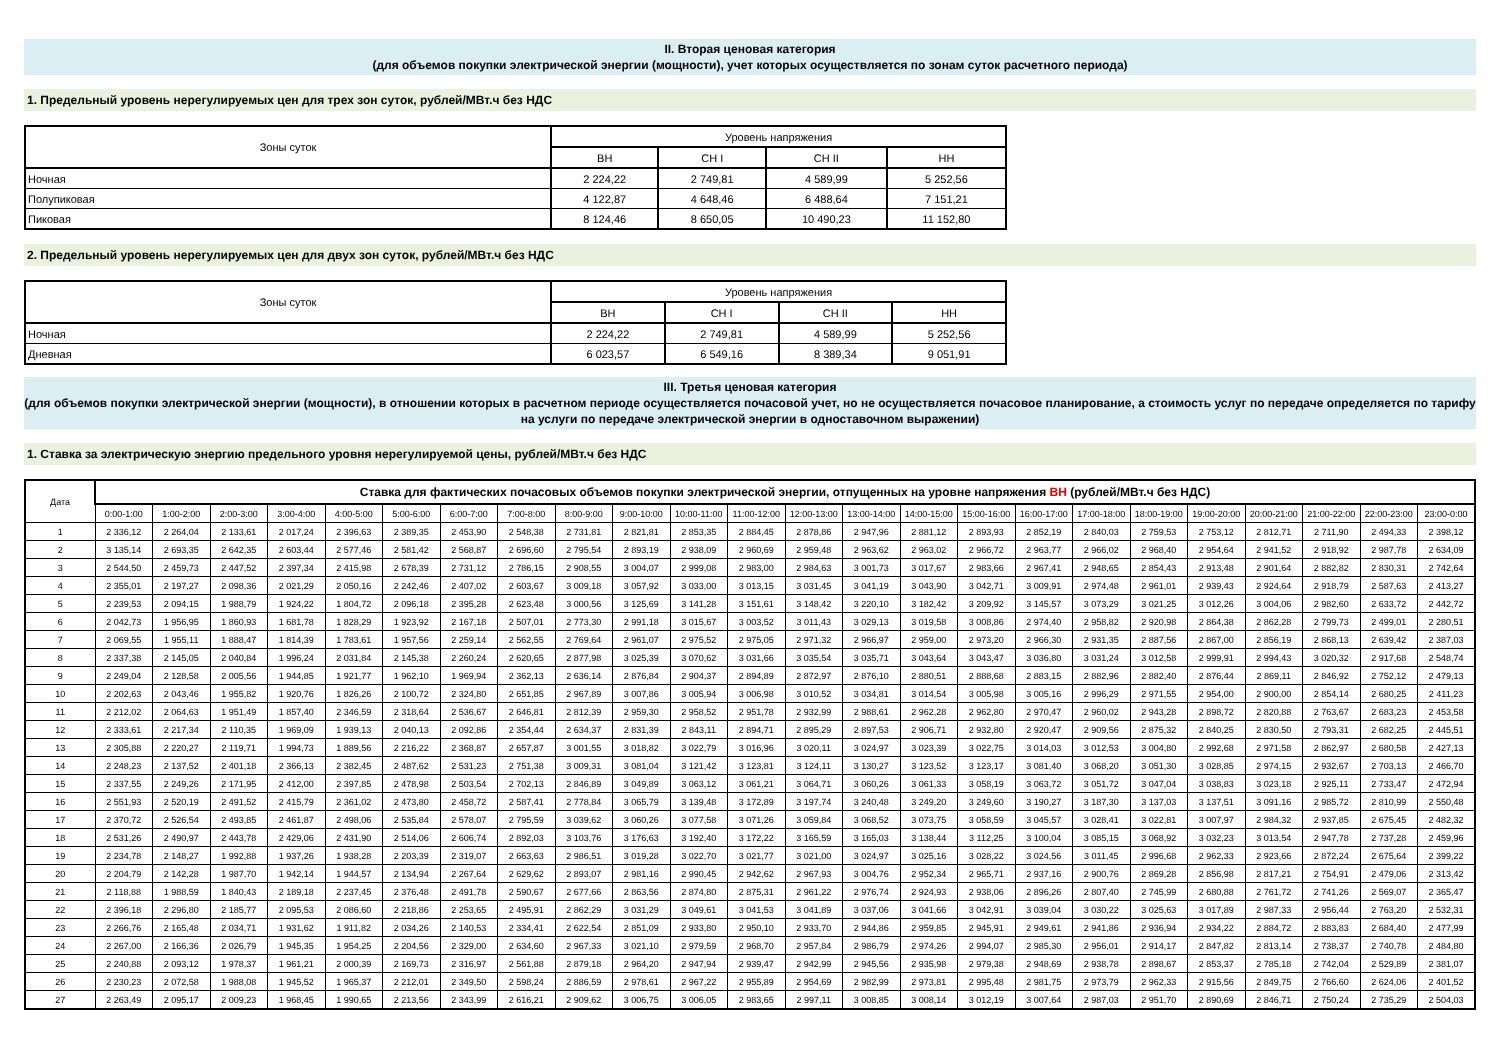II. Вторая ценовая категория
(для объемов покупки электрической энергии (мощности), учет которых осуществляется по зонам суток расчетного периода)
1. Предельный уровень нерегулируемых цен для трех зон суток, рублей/МВт.ч без НДС
| Зоны суток | Уровень напряжения | | | |
| --- | --- | --- | --- | --- |
| | ВН | СН I | СН II | НН |
| Ночная | 2 224,22 | 2 749,81 | 4 589,99 | 5 252,56 |
| Полупиковая | 4 122,87 | 4 648,46 | 6 488,64 | 7 151,21 |
| Пиковая | 8 124,46 | 8 650,05 | 10 490,23 | 11 152,80 |
2. Предельный уровень нерегулируемых цен для двух зон суток, рублей/МВт.ч без НДС
| Зоны суток | Уровень напряжения | | | |
| --- | --- | --- | --- | --- |
| | ВН | СН I | СН II | НН |
| Ночная | 2 224,22 | 2 749,81 | 4 589,99 | 5 252,56 |
| Дневная | 6 023,57 | 6 549,16 | 8 389,34 | 9 051,91 |
III. Третья ценовая категория
(для объемов покупки электрической энергии (мощности), в отношении которых в расчетном периоде осуществляется почасовой учет, но не осуществляется почасовое планирование, а стоимость услуг по передаче определяется по тарифу на услуги по передаче электрической энергии в одноставочном выражении)
1. Ставка за электрическую энергию предельного уровня нерегулируемой цены, рублей/МВт.ч без НДС
| Дата | Ставка для фактических почасовых объемов покупки электрической энергии, отпущенных на уровне напряжения ВН (рублей/МВт.ч без НДС) | | | | | | | | | | | | | | | | | | | | | | | |
| --- | --- | --- | --- | --- | --- | --- | --- | --- | --- | --- | --- | --- | --- | --- | --- | --- | --- | --- | --- | --- | --- | --- | --- | --- |
| | 0:00-1:00 | 1:00-2:00 | 2:00-3:00 | 3:00-4:00 | 4:00-5:00 | 5:00-6:00 | 6:00-7:00 | 7:00-8:00 | 8:00-9:00 | 9:00-10:00 | 10:00-11:00 | 11:00-12:00 | 12:00-13:00 | 13:00-14:00 | 14:00-15:00 | 15:00-16:00 | 16:00-17:00 | 17:00-18:00 | 18:00-19:00 | 19:00-20:00 | 20:00-21:00 | 21:00-22:00 | 22:00-23:00 | 23:00-0:00 |
| 1 | 2 336,12 | 2 264,04 | 2 133,61 | 2 017,24 | 2 396,63 | 2 389,35 | 2 453,90 | 2 548,38 | 2 731,81 | 2 821,81 | 2 853,35 | 2 884,45 | 2 878,86 | 2 947,96 | 2 881,12 | 2 893,93 | 2 852,19 | 2 840,03 | 2 759,53 | 2 753,12 | 2 812,71 | 2 711,90 | 2 494,33 | 2 398,12 |
| 2 | 3 135,14 | 2 693,35 | 2 642,35 | 2 603,44 | 2 577,46 | 2 581,42 | 2 568,87 | 2 696,60 | 2 795,54 | 2 893,19 | 2 938,09 | 2 960,69 | 2 959,48 | 2 963,62 | 2 963,02 | 2 966,72 | 2 963,77 | 2 966,02 | 2 968,40 | 2 954,64 | 2 941,52 | 2 918,92 | 2 987,78 | 2 634,09 |
| 3 | 2 544,50 | 2 459,73 | 2 447,52 | 2 397,34 | 2 415,98 | 2 678,39 | 2 731,12 | 2 786,15 | 2 908,55 | 3 004,07 | 2 999,08 | 2 983,00 | 2 984,63 | 3 001,73 | 3 017,67 | 2 983,66 | 2 967,41 | 2 948,65 | 2 854,43 | 2 913,48 | 2 901,64 | 2 882,82 | 2 830,31 | 2 742,64 |
| 4 | 2 355,01 | 2 197,27 | 2 098,36 | 2 021,29 | 2 050,16 | 2 242,46 | 2 407,02 | 2 603,67 | 3 009,18 | 3 057,92 | 3 033,00 | 3 013,15 | 3 031,45 | 3 041,19 | 3 043,90 | 3 042,71 | 3 009,91 | 2 974,48 | 2 961,01 | 2 939,43 | 2 924,64 | 2 918,79 | 2 587,63 | 2 413,27 |
| 5 | 2 239,53 | 2 094,15 | 1 988,79 | 1 924,22 | 1 804,72 | 2 096,18 | 2 395,28 | 2 623,48 | 3 000,56 | 3 125,69 | 3 141,28 | 3 151,61 | 3 148,42 | 3 220,10 | 3 182,42 | 3 209,92 | 3 145,57 | 3 073,29 | 3 021,25 | 3 012,26 | 3 004,06 | 2 982,60 | 2 633,72 | 2 442,72 |
| 6 | 2 042,73 | 1 956,95 | 1 860,93 | 1 681,78 | 1 828,29 | 1 923,92 | 2 167,18 | 2 507,01 | 2 773,30 | 2 991,18 | 3 015,67 | 3 003,52 | 3 011,43 | 3 029,13 | 3 019,58 | 3 008,86 | 2 974,40 | 2 958,82 | 2 920,98 | 2 864,38 | 2 862,28 | 2 799,73 | 2 499,01 | 2 280,51 |
| 7 | 2 069,55 | 1 955,11 | 1 888,47 | 1 814,39 | 1 783,61 | 1 957,56 | 2 259,14 | 2 562,55 | 2 769,64 | 2 961,07 | 2 975,52 | 2 975,05 | 2 971,32 | 2 966,97 | 2 959,00 | 2 973,20 | 2 966,30 | 2 931,35 | 2 887,56 | 2 867,00 | 2 856,19 | 2 868,13 | 2 639,42 | 2 387,03 |
| 8 | 2 337,38 | 2 145,05 | 2 040,84 | 1 996,24 | 2 031,84 | 2 145,38 | 2 260,24 | 2 620,65 | 2 877,98 | 3 025,39 | 3 070,62 | 3 031,66 | 3 035,54 | 3 035,71 | 3 043,64 | 3 043,47 | 3 036,80 | 3 031,24 | 3 012,58 | 2 999,91 | 2 994,43 | 3 020,32 | 2 917,68 | 2 548,74 |
| 9 | 2 249,04 | 2 128,58 | 2 005,56 | 1 944,85 | 1 921,77 | 1 962,10 | 1 969,94 | 2 362,13 | 2 636,14 | 2 876,84 | 2 904,37 | 2 894,89 | 2 872,97 | 2 876,10 | 2 880,51 | 2 888,68 | 2 883,15 | 2 882,96 | 2 882,40 | 2 876,44 | 2 869,11 | 2 846,92 | 2 752,12 | 2 479,13 |
| 10 | 2 202,63 | 2 043,46 | 1 955,82 | 1 920,76 | 1 826,26 | 2 100,72 | 2 324,80 | 2 651,85 | 2 967,89 | 3 007,86 | 3 005,94 | 3 006,98 | 3 010,52 | 3 034,81 | 3 014,54 | 3 005,98 | 3 005,16 | 2 996,29 | 2 971,55 | 2 954,00 | 2 900,00 | 2 854,14 | 2 680,25 | 2 411,23 |
| 11 | 2 212,02 | 2 064,63 | 1 951,49 | 1 857,40 | 2 346,59 | 2 318,64 | 2 536,67 | 2 646,81 | 2 812,39 | 2 959,30 | 2 958,52 | 2 951,78 | 2 932,99 | 2 988,61 | 2 962,28 | 2 962,80 | 2 970,47 | 2 960,02 | 2 943,28 | 2 898,72 | 2 820,88 | 2 763,67 | 2 683,23 | 2 453,58 |
| 12 | 2 333,61 | 2 217,34 | 2 110,35 | 1 969,09 | 1 939,13 | 2 040,13 | 2 092,86 | 2 354,44 | 2 634,37 | 2 831,39 | 2 843,11 | 2 894,71 | 2 895,29 | 2 897,53 | 2 906,71 | 2 932,80 | 2 920,47 | 2 909,56 | 2 875,32 | 2 840,25 | 2 830,50 | 2 793,31 | 2 682,25 | 2 445,51 |
| 13 | 2 305,88 | 2 220,27 | 2 119,71 | 1 994,73 | 1 889,56 | 2 216,22 | 2 368,87 | 2 657,87 | 3 001,55 | 3 018,82 | 3 022,79 | 3 016,96 | 3 020,11 | 3 024,97 | 3 023,39 | 3 022,75 | 3 014,03 | 3 012,53 | 3 004,80 | 2 992,68 | 2 971,58 | 2 862,97 | 2 680,58 | 2 427,13 |
| 14 | 2 248,23 | 2 137,52 | 2 401,18 | 2 366,13 | 2 382,45 | 2 487,62 | 2 531,23 | 2 751,38 | 3 009,31 | 3 081,04 | 3 121,42 | 3 123,81 | 3 124,11 | 3 130,27 | 3 123,52 | 3 123,17 | 3 081,40 | 3 068,20 | 3 051,30 | 3 028,85 | 2 974,15 | 2 932,67 | 2 703,13 | 2 466,70 |
| 15 | 2 337,55 | 2 249,26 | 2 171,95 | 2 412,00 | 2 397,85 | 2 478,98 | 2 503,54 | 2 702,13 | 2 846,89 | 3 049,89 | 3 063,12 | 3 061,21 | 3 064,71 | 3 060,26 | 3 061,33 | 3 058,19 | 3 063,72 | 3 051,72 | 3 047,04 | 3 038,83 | 3 023,18 | 2 925,11 | 2 733,47 | 2 472,94 |
| 16 | 2 551,93 | 2 520,19 | 2 491,52 | 2 415,79 | 2 361,02 | 2 473,80 | 2 458,72 | 2 587,41 | 2 778,84 | 3 065,79 | 3 139,48 | 3 172,89 | 3 197,74 | 3 240,48 | 3 249,20 | 3 249,60 | 3 190,27 | 3 187,30 | 3 137,03 | 3 137,51 | 3 091,16 | 2 985,72 | 2 810,99 | 2 550,48 |
| 17 | 2 370,72 | 2 526,54 | 2 493,85 | 2 461,87 | 2 498,06 | 2 535,84 | 2 578,07 | 2 795,59 | 3 039,62 | 3 060,26 | 3 077,58 | 3 071,26 | 3 059,84 | 3 068,52 | 3 073,75 | 3 058,59 | 3 045,57 | 3 028,41 | 3 022,81 | 3 007,97 | 2 984,32 | 2 937,85 | 2 675,45 | 2 482,32 |
| 18 | 2 531,26 | 2 490,97 | 2 443,78 | 2 429,06 | 2 431,90 | 2 514,06 | 2 606,74 | 2 892,03 | 3 103,76 | 3 176,63 | 3 192,40 | 3 172,22 | 3 165,59 | 3 165,03 | 3 138,44 | 3 112,25 | 3 100,04 | 3 085,15 | 3 068,92 | 3 032,23 | 3 013,54 | 2 947,78 | 2 737,28 | 2 459,96 |
| 19 | 2 234,78 | 2 148,27 | 1 992,88 | 1 937,26 | 1 938,28 | 2 203,39 | 2 319,07 | 2 663,63 | 2 986,51 | 3 019,28 | 3 022,70 | 3 021,77 | 3 021,00 | 3 024,97 | 3 025,16 | 3 028,22 | 3 024,56 | 3 011,45 | 2 996,68 | 2 962,33 | 2 923,66 | 2 872,24 | 2 675,64 | 2 399,22 |
| 20 | 2 204,79 | 2 142,28 | 1 987,70 | 1 942,14 | 1 944,57 | 2 134,94 | 2 267,64 | 2 629,62 | 2 893,07 | 2 981,16 | 2 990,45 | 2 942,62 | 2 967,93 | 3 004,76 | 2 952,34 | 2 965,71 | 2 937,16 | 2 900,76 | 2 869,28 | 2 856,98 | 2 817,21 | 2 754,91 | 2 479,06 | 2 313,42 |
| 21 | 2 118,88 | 1 988,59 | 1 840,43 | 2 189,18 | 2 237,45 | 2 376,48 | 2 491,78 | 2 590,67 | 2 677,66 | 2 863,56 | 2 874,80 | 2 875,31 | 2 961,22 | 2 976,74 | 2 924,93 | 2 938,06 | 2 896,26 | 2 807,40 | 2 745,99 | 2 680,88 | 2 761,72 | 2 741,26 | 2 569,07 | 2 365,47 |
| 22 | 2 396,18 | 2 296,80 | 2 185,77 | 2 095,53 | 2 086,60 | 2 218,86 | 2 253,65 | 2 495,91 | 2 862,29 | 3 031,29 | 3 049,61 | 3 041,53 | 3 041,89 | 3 037,06 | 3 041,66 | 3 042,91 | 3 039,04 | 3 030,22 | 3 025,63 | 3 017,89 | 2 987,33 | 2 956,44 | 2 763,20 | 2 532,31 |
| 23 | 2 266,76 | 2 165,48 | 2 034,71 | 1 931,62 | 1 911,82 | 2 034,26 | 2 140,53 | 2 334,41 | 2 622,54 | 2 851,09 | 2 933,80 | 2 950,10 | 2 933,70 | 2 944,86 | 2 959,85 | 2 945,91 | 2 949,61 | 2 941,86 | 2 936,94 | 2 934,22 | 2 884,72 | 2 883,83 | 2 684,40 | 2 477,99 |
| 24 | 2 267,00 | 2 166,36 | 2 026,79 | 1 945,35 | 1 954,25 | 2 204,56 | 2 329,00 | 2 634,60 | 2 967,33 | 3 021,10 | 2 979,59 | 2 968,70 | 2 957,84 | 2 986,79 | 2 974,26 | 2 994,07 | 2 985,30 | 2 956,01 | 2 914,17 | 2 847,82 | 2 813,14 | 2 738,37 | 2 740,78 | 2 484,80 |
| 25 | 2 240,88 | 2 093,12 | 1 978,37 | 1 961,21 | 2 000,39 | 2 169,73 | 2 316,97 | 2 561,88 | 2 879,18 | 2 964,20 | 2 947,94 | 2 939,47 | 2 942,99 | 2 945,56 | 2 935,98 | 2 979,38 | 2 948,69 | 2 938,78 | 2 898,67 | 2 853,37 | 2 785,18 | 2 742,04 | 2 529,89 | 2 381,07 |
| 26 | 2 230,23 | 2 072,58 | 1 988,08 | 1 945,52 | 1 965,37 | 2 212,01 | 2 349,50 | 2 598,24 | 2 886,59 | 2 978,61 | 2 967,22 | 2 955,89 | 2 954,69 | 2 982,99 | 2 973,81 | 2 995,48 | 2 981,75 | 2 973,79 | 2 962,33 | 2 915,56 | 2 849,75 | 2 766,60 | 2 624,06 | 2 401,52 |
| 27 | 2 263,49 | 2 095,17 | 2 009,23 | 1 968,45 | 1 990,65 | 2 213,56 | 2 343,99 | 2 616,21 | 2 909,62 | 3 006,75 | 3 006,05 | 2 983,65 | 2 997,11 | 3 008,85 | 3 008,14 | 3 012,19 | 3 007,64 | 2 987,03 | 2 951,70 | 2 890,69 | 2 846,71 | 2 750,24 | 2 735,29 | 2 504,03 |